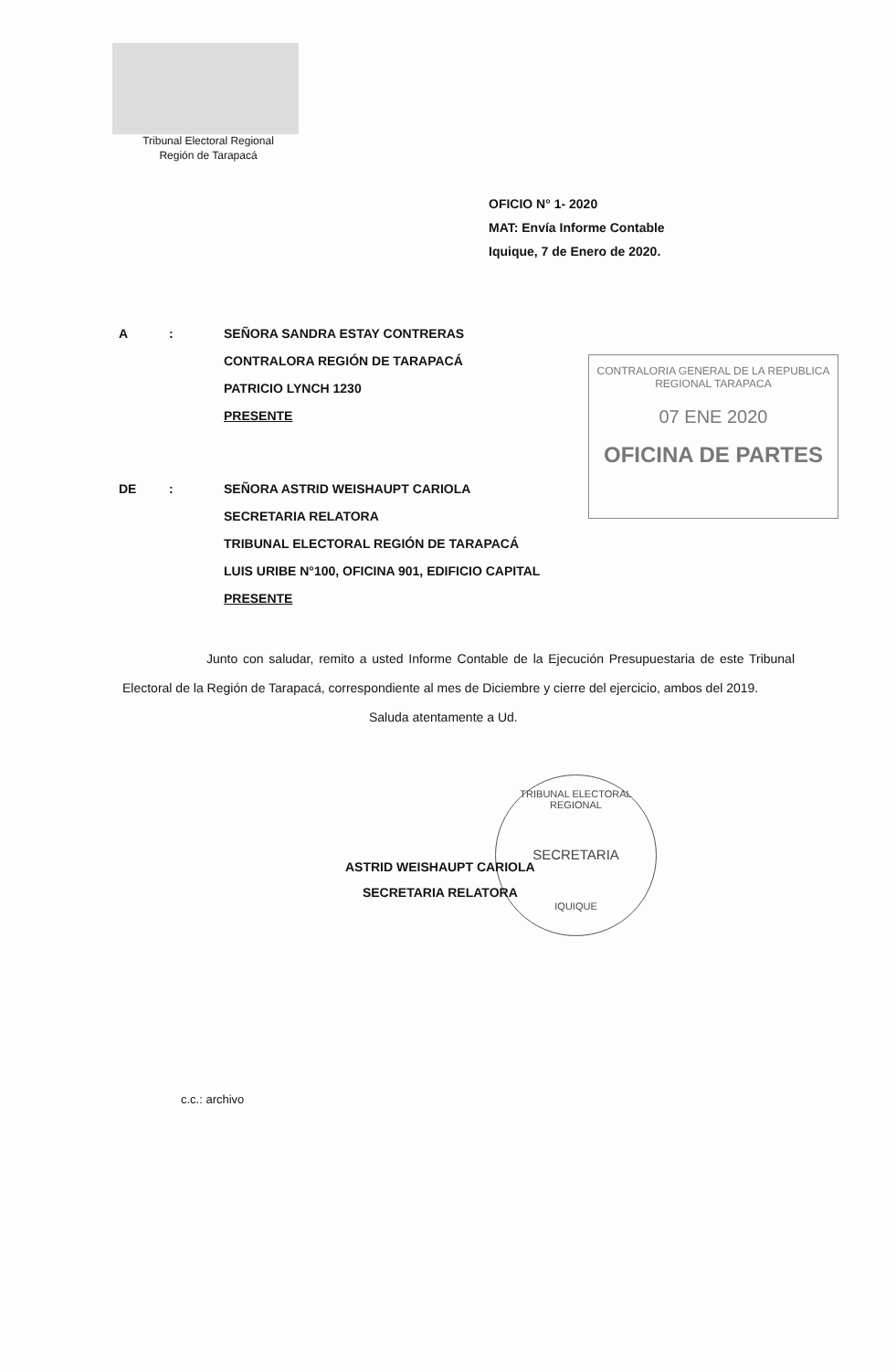Tribunal Electoral Regional
Región de Tarapacá
OFICIO N° 1- 2020
MAT: Envía Informe Contable
Iquique, 7 de Enero de 2020.
A: SEÑORA SANDRA ESTAY CONTRERAS
CONTRALORA REGIÓN DE TARAPACÁ
PATRICIO LYNCH 1230
PRESENTE
CONTRALORIA GENERAL DE LA REPUBLICA
REGIONAL TARAPACA
07 ENE 2020
OFICINA DE PARTES
DE: SEÑORA ASTRID WEISHAUPT CARIOLA
SECRETARIA RELATORA
TRIBUNAL ELECTORAL REGIÓN DE TARAPACÁ
LUIS URIBE N°100, OFICINA 901, EDIFICIO CAPITAL
PRESENTE
Junto con saludar, remito a usted Informe Contable de la Ejecución Presupuestaria de este Tribunal Electoral de la Región de Tarapacá, correspondiente al mes de Diciembre y cierre del ejercicio, ambos del 2019.
Saluda atentamente a Ud.
TRIBUNAL ELECTORAL REGIONAL
SECRETARIA
IQUIQUE
ASTRID WEISHAUPT CARIOLA
SECRETARIA RELATORA
c.c.: archivo